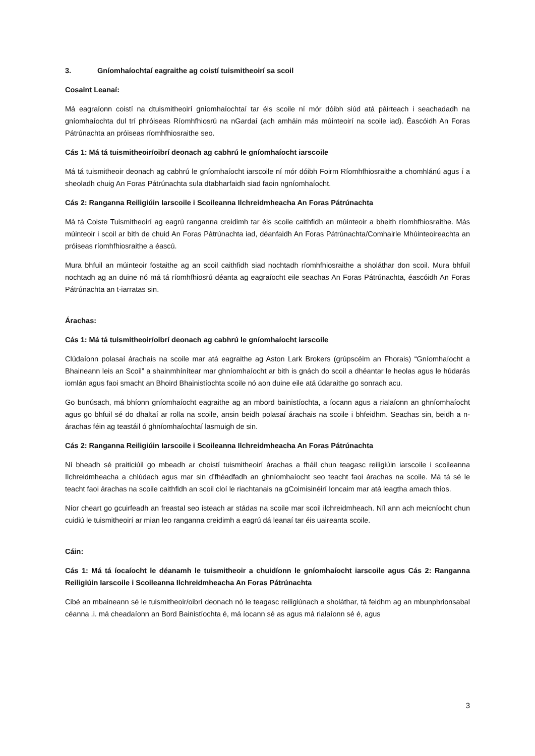3. Gníomhaíochtaí eagraithe ag coistí tuismitheoirí sa scoil
Cosaint Leanaí:
Má eagraíonn coistí na dtuismitheoirí gníomhaíochtaí tar éis scoile ní mór dóibh siúd atá páirteach i seachadadh na gníomhaíochta dul trí phróiseas Ríomhfhiosrú na nGardaí (ach amháin más múinteoirí na scoile iad). Éascóidh An Foras Pátrúnachta an próiseas ríomhfhiosraithe seo.
Cás 1: Má tá tuismitheoir/oibrí deonach ag cabhrú le gníomhaíocht iarscoile
Má tá tuismitheoir deonach ag cabhrú le gníomhaíocht iarscoile ní mór dóibh Foirm Ríomhfhiosraithe a chomhlánú agus í a sheoladh chuig An Foras Pátrúnachta sula dtabharfaidh siad faoin ngníomhaíocht.
Cás 2: Ranganna Reiligiúin Iarscoile i Scoileanna Ilchreidmheacha An Foras Pátrúnachta
Má tá Coiste Tuismitheoirí ag eagrú ranganna creidimh tar éis scoile caithfidh an múinteoir a bheith ríomhfhiosraithe. Más múinteoir i scoil ar bith de chuid An Foras Pátrúnachta iad, déanfaidh An Foras Pátrúnachta/Comhairle Mhúinteoireachta an próiseas ríomhfhiosraithe a éascú.
Mura bhfuil an múinteoir fostaithe ag an scoil caithfidh siad nochtadh ríomhfhiosraithe a sholáthar don scoil. Mura bhfuil nochtadh ag an duine nó má tá ríomhfhiosrú déanta ag eagraíocht eile seachas An Foras Pátrúnachta, éascóidh An Foras Pátrúnachta an t-iarratas sin.
Árachas:
Cás 1: Má tá tuismitheoir/oibrí deonach ag cabhrú le gníomhaíocht iarscoile
Clúdaíonn polasaí árachais na scoile mar atá eagraithe ag Aston Lark Brokers (grúpscéim an Fhorais) “Gníomhaíocht a Bhaineann leis an Scoil” a shainmhínítear mar ghníomhaíocht ar bith is gnách do scoil a dhéantar le heolas agus le húdarás iomlán agus faoi smacht an Bhoird Bhainistíochta scoile nó aon duine eile atá údaraithe go sonrach acu.
Go bunúsach, má bhíonn gníomhaíocht eagraithe ag an mbord bainistíochta, a íocann agus a rialaíonn an ghníomhaíocht agus go bhfuil sé do dhaltaí ar rolla na scoile, ansin beidh polasaí árachais na scoile i bhfeidhm. Seachas sin, beidh a n-árachas féin ag teastáil ó ghníomhaíochtaí lasmuigh de sin.
Cás 2: Ranganna Reiligiúin Iarscoile i Scoileanna Ilchreidmheacha An Foras Pátrúnachta
Ní bheadh sé praiticiúil go mbeadh ar choistí tuismitheoirí árachas a fháil chun teagasc reiligiúin iarscoile i scoileanna Ilchreidmheacha a chlúdach agus mar sin d’fhéadfadh an ghníomhaíocht seo teacht faoi árachas na scoile. Má tá sé le teacht faoi árachas na scoile caithfidh an scoil cloí le riachtanais na gCoimisinéirí Ioncaim mar atá leagtha amach thíos.
Níor cheart go gcuirfeadh an freastal seo isteach ar stádas na scoile mar scoil ilchreidmheach. Níl ann ach meicníocht chun cuidiú le tuismitheoirí ar mian leo ranganna creidimh a eagrú dá leanaí tar éis uaireanta scoile.
Cáin:
Cás 1: Má tá íocaíocht le déanamh le tuismitheoir a chuidíonn le gníomhaíocht iarscoile agus Cás 2: Ranganna Reiligiúin Iarscoile i Scoileanna Ilchreidmheacha An Foras Pátrúnachta
Cibé an mbaineann sé le tuismitheoir/oibrí deonach nó le teagasc reiligiúnach a sholáthar, tá feidhm ag an mbunphrionsabal céanna .i. má cheadaíonn an Bord Bainistíochta é, má íocann sé as agus má rialaíonn sé é, agus
3